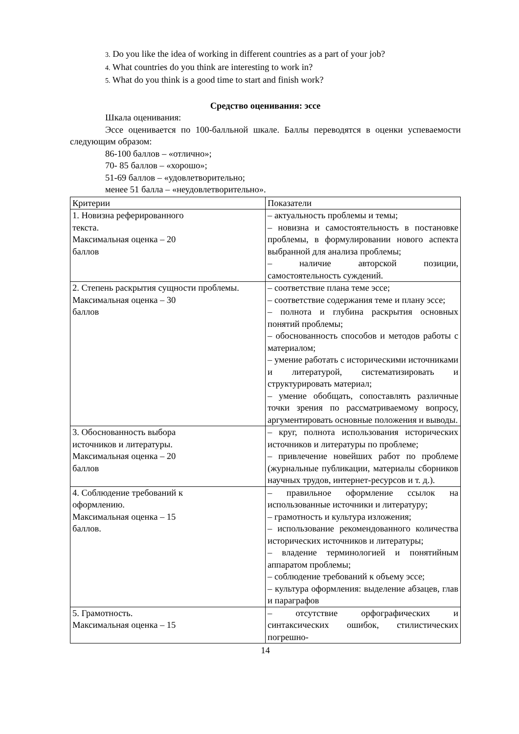3. Do you like the idea of working in different countries as a part of your job?
4. What countries do you think are interesting to work in?
5. What do you think is a good time to start and finish work?
Средство оценивания: эссе
Шкала оценивания:
Эссе оценивается по 100-балльной шкале. Баллы переводятся в оценки успеваемости следующим образом:
86-100 баллов – «отлично»;
70- 85 баллов – «хорошо»;
51-69 баллов – «удовлетворительно;
менее 51 балла – «неудовлетворительно».
| Критерии | Показатели |
| 1. Новизна реферированного текста. Максимальная оценка – 20 баллов | – актуальность проблемы и темы; – новизна и самостоятельность в постановке проблемы, в формулировании нового аспекта выбранной для анализа проблемы; – наличие авторской позиции, самостоятельность суждений. |
| 2. Степень раскрытия сущности проблемы. Максимальная оценка – 30 баллов | – соответствие плана теме эссе; – соответствие содержания теме и плану эссе; – полнота и глубина раскрытия основных понятий проблемы; – обоснованность способов и методов работы с материалом; – умение работать с историческими источниками и литературой, систематизировать и структурировать материал; – умение обобщать, сопоставлять различные точки зрения по рассматриваемому вопросу, аргументировать основные положения и выводы. |
| 3. Обоснованность выбора источников и литературы. Максимальная оценка – 20 баллов | – круг, полнота использования исторических источников и литературы по проблеме; – привлечение новейших работ по проблеме (журнальные публикации, материалы сборников научных трудов, интернет-ресурсов и т. д.). |
| 4. Соблюдение требований к оформлению. Максимальная оценка – 15 баллов. | – правильное оформление ссылок на использованные источники и литературу; – грамотность и культура изложения; – использование рекомендованного количества исторических источников и литературы; – владение терминологией и понятийным аппаратом проблемы; – соблюдение требований к объему эссе; – культура оформления: выделение абзацев, глав и параграфов |
| 5. Грамотность. Максимальная оценка – 15 | – отсутствие орфографических и синтаксических ошибок, стилистических погрешно- |
14